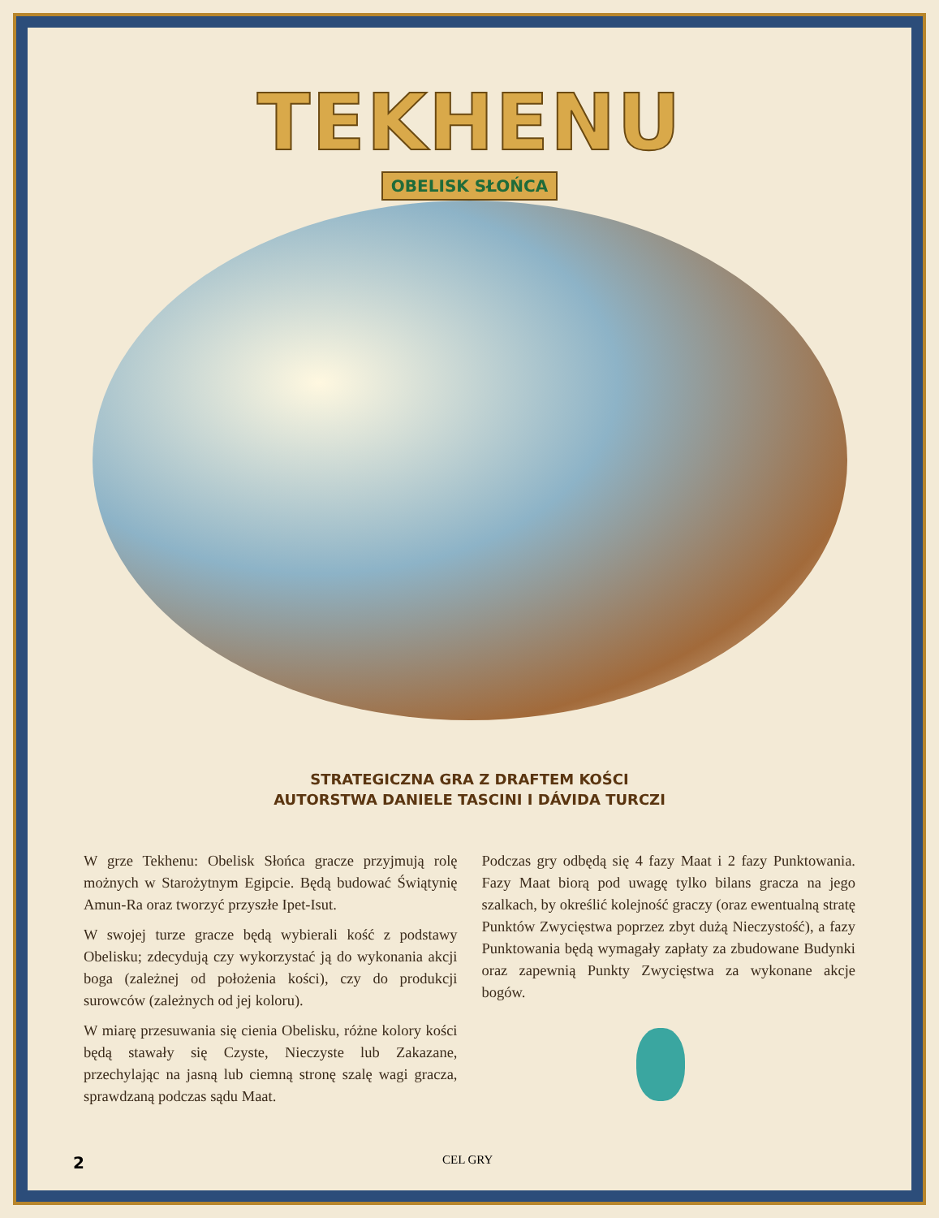TEKHENU
OBELISK SŁOŃCA
STRATEGICZNA GRA Z DRAFTEM KOŚCI
AUTORSTWA DANIELE TASCINI I DÁVIDA TURCZI
W grze Tekhenu: Obelisk Słońca gracze przyjmują rolę możnych w Starożytnym Egipcie. Będą budować Świątynię Amun-Ra oraz tworzyć przyszłe Ipet-Isut.
W swojej turze gracze będą wybierali kość z podstawy Obelisku; zdecydują czy wykorzystać ją do wykonania akcji boga (zależnej od położenia kości), czy do produkcji surowców (zależnych od jej koloru).
W miarę przesuwania się cienia Obelisku, różne kolory kości będą stawały się Czyste, Nieczyste lub Zakazane, przechylając na jasną lub ciemną stronę szalę wagi gracza, sprawdzaną podczas sądu Maat.
Podczas gry odbędą się 4 fazy Maat i 2 fazy Punktowania. Fazy Maat biorą pod uwagę tylko bilans gracza na jego szalkach, by określić kolejność graczy (oraz ewentualną stratę Punktów Zwycięstwa poprzez zbyt dużą Nieczystość), a fazy Punktowania będą wymagały zapłaty za zbudowane Budynki oraz zapewnią Punkty Zwycięstwa za wykonane akcje bogów.
2 CEL GRY